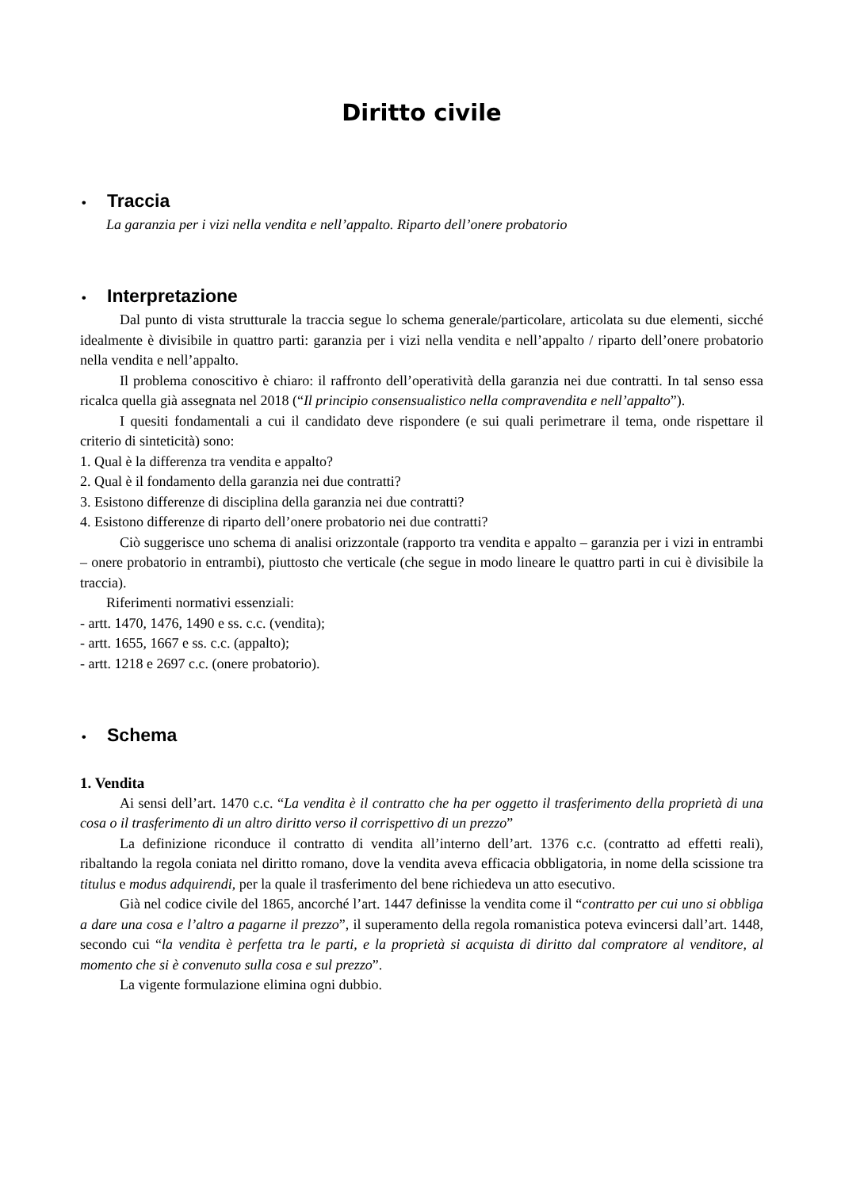Diritto civile
• Traccia
La garanzia per i vizi nella vendita e nell’appalto. Riparto dell’onere probatorio
• Interpretazione
Dal punto di vista strutturale la traccia segue lo schema generale/particolare, articolata su due elementi, sicché idealmente è divisibile in quattro parti: garanzia per i vizi nella vendita e nell’appalto / riparto dell’onere probatorio nella vendita e nell’appalto.
Il problema conoscitivo è chiaro: il raffronto dell’operatività della garanzia nei due contratti. In tal senso essa ricalca quella già assegnata nel 2018 (“Il principio consensualistico nella compravendita e nell’appalto”).
I quesiti fondamentali a cui il candidato deve rispondere (e sui quali perimetrare il tema, onde rispettare il criterio di sinteticità) sono:
1. Qual è la differenza tra vendita e appalto?
2. Qual è il fondamento della garanzia nei due contratti?
3. Esistono differenze di disciplina della garanzia nei due contratti?
4. Esistono differenze di riparto dell’onere probatorio nei due contratti?
Ciò suggerisce uno schema di analisi orizzontale (rapporto tra vendita e appalto – garanzia per i vizi in entrambi – onere probatorio in entrambi), piuttosto che verticale (che segue in modo lineare le quattro parti in cui è divisibile la traccia).
Riferimenti normativi essenziali:
- artt. 1470, 1476, 1490 e ss. c.c. (vendita);
- artt. 1655, 1667 e ss. c.c. (appalto);
- artt. 1218 e 2697 c.c. (onere probatorio).
• Schema
1. Vendita
Ai sensi dell’art. 1470 c.c. “La vendita è il contratto che ha per oggetto il trasferimento della proprietà di una cosa o il trasferimento di un altro diritto verso il corrispettivo di un prezzo”
La definizione riconduce il contratto di vendita all’interno dell’art. 1376 c.c. (contratto ad effetti reali), ribaltando la regola coniata nel diritto romano, dove la vendita aveva efficacia obbligatoria, in nome della scissione tra titulus e modus adquirendi, per la quale il trasferimento del bene richiedeva un atto esecutivo.
Già nel codice civile del 1865, ancorché l’art. 1447 definisse la vendita come il “contratto per cui uno si obbliga a dare una cosa e l’altro a pagarne il prezzo”, il superamento della regola romanistica poteva evincersi dall’art. 1448, secondo cui “la vendita è perfetta tra le parti, e la proprietà si acquista di diritto dal compratore al venditore, al momento che si è convenuto sulla cosa e sul prezzo”.
La vigente formulazione elimina ogni dubbio.